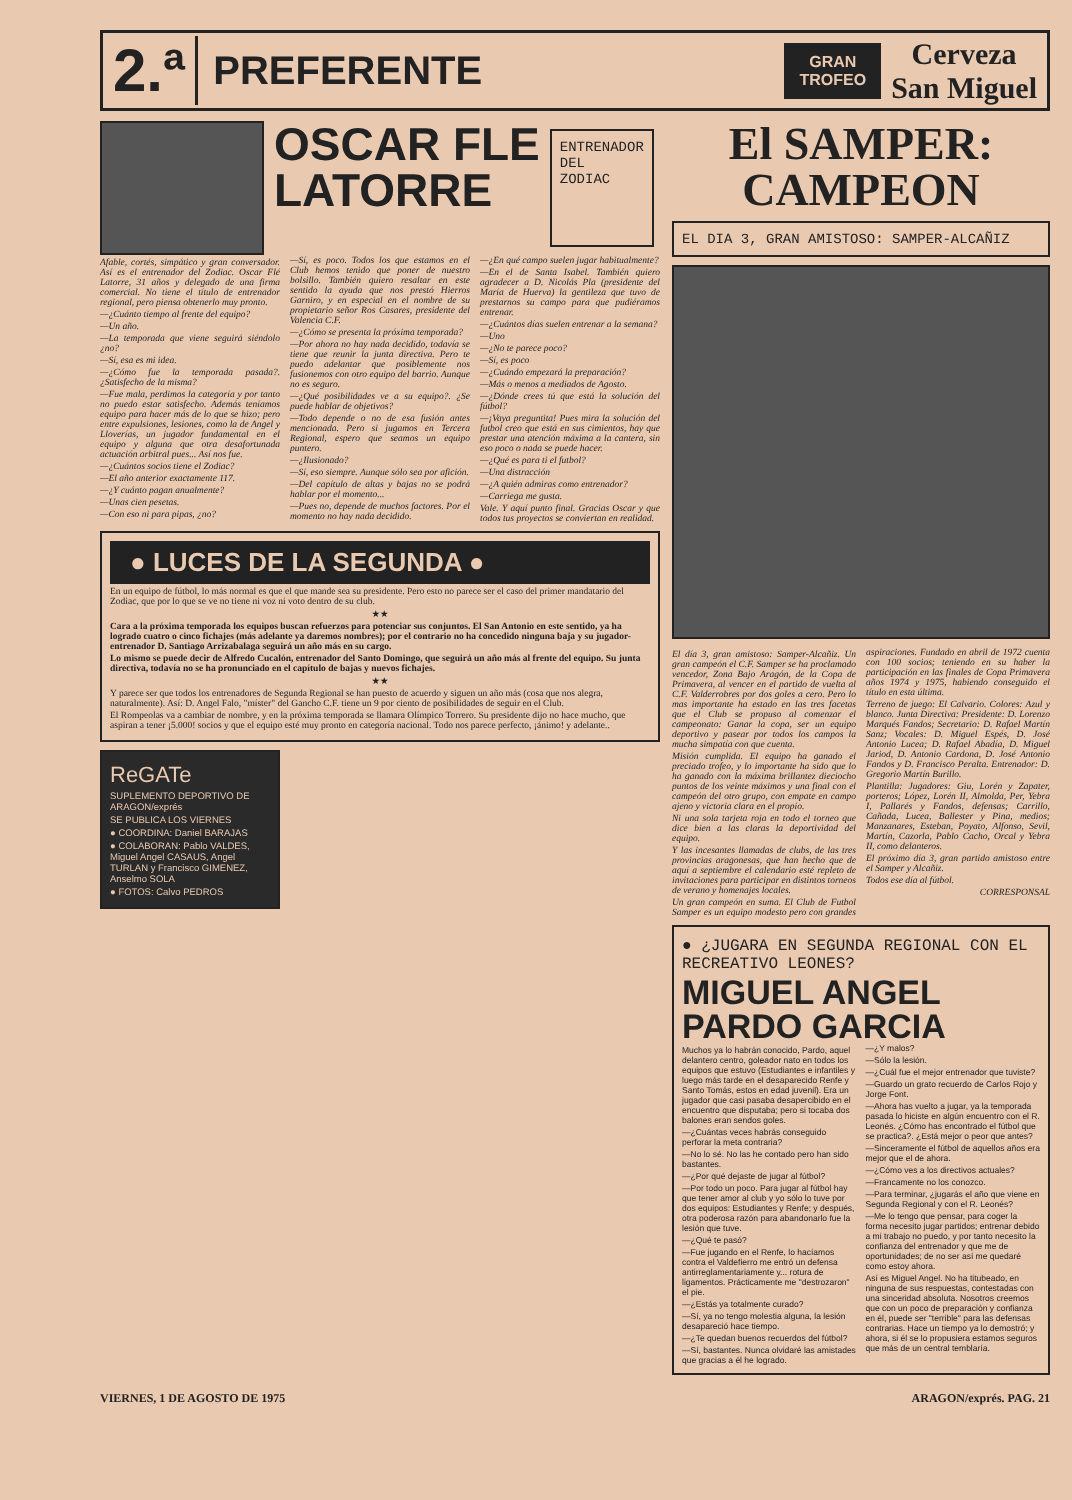2.ª
PREFERENTE
GRAN
TROFEO
Cerveza
San Miguel
OSCAR FLE
LATORRE
ENTRENADOR
DEL
ZODIAC
Afable, cortés, simpático y gran conversador. Así es el entrenador del Zodiac. Oscar Flé Latorre, 31 años y delegado de una firma comercial. No tiene el título de entrenador regional, pero piensa obtenerlo muy pronto.
—¿Cuánto tiempo al frente del equipo?
—Un año.
—La temporada que viene seguirá siéndolo ¿no?
—Sí, esa es mi idea.
—¿Cómo fue la temporada pasada?. ¿Satisfecho de la misma?
—Fue mala, perdimos la categoría y por tanto no puedo estar satisfecho. Además teníamos equipo para hacer más de lo que se hizo; pero entre expulsiones, lesiones, como la de Angel y Lloverías, un jugador fundamental en el equipo y alguna que otra desafortunada actuación arbitral pues... Así nos fue.
—¿Cuántos socios tiene el Zodiac?
—El año anterior exactamente 117.
—¿Y cuánto pagan anualmente?
—Unas cien pesetas.
—Con eso ni para pipas, ¿no?
—Sí, es poco. Todos los que estamos en el Club hemos tenido que poner de nuestro bolsillo. También quiero resaltar en este sentido la ayuda que nos prestó Hierros Garniro, y en especial en el nombre de su propietario señor Ros Casares, presidente del Valencia C.F.
—¿Cómo se presenta la próxima temporada?
—Por ahora no hay nada decidido, todavía se tiene que reunir la junta directiva. Pero te puedo adelantar que posiblemente nos fusionemos con otro equipo del barrio. Aunque no es seguro.
—¿Qué posibilidades ve a su equipo?. ¿Se puede hablar de objetivos?
—Todo depende o no de esa fusión antes mencionada. Pero si jugamos en Tercera Regional, espero que seamos un equipo puntero.
—¿Ilusionado?
—Sí, eso siempre. Aunque sólo sea por afición.
—Del capítulo de altas y bajas no se podrá hablar por el momento...
—Pues no, depende de muchos factores. Por el momento no hay nada decidido.
—¿En qué campo suelen jugar habitualmente?
—En el de Santa Isabel. También quiero agradecer a D. Nicolás Pla (presidente del María de Huerva) la gentileza que tuvo de prestarnos su campo para que pudiéramos entrenar.
—¿Cuántos días suelen entrenar a la semana?
—Uno
—¿No te parece poco?
—Sí, es poco
—¿Cuándo empezará la preparación?
—Más o menos a mediados de Agosto.
—¿Dónde crees tú que está la solución del fútbol?
—¡Vaya preguntita! Pues mira la solución del futbol creo que está en sus cimientos, hay que prestar una atención máxima a la cantera, sin eso poco o nada se puede hacer.
—¿Qué es para ti el futbol?
—Una distracción
—¿A quién admiras como entrenador?
—Carriega me gusta.
Vale. Y aquí punto final. Gracias Oscar y que todos tus proyectos se conviertan en realidad.
● LUCES DE LA SEGUNDA ●
En un equipo de fútbol, lo más normal es que el que mande sea su presidente. Pero esto no parece ser el caso del primer mandatario del Zodiac, que por lo que se ve no tiene ni voz ni voto dentro de su club.
★★
Cara a la próxima temporada los equipos buscan refuerzos para potenciar sus conjuntos. El San Antonio en este sentido, ya ha logrado cuatro o cinco fichajes (más adelante ya daremos nombres); por el contrario no ha concedido ninguna baja y su jugador-entrenador D. Santiago Arrizabalaga seguirá un año más en su cargo.
Lo mismo se puede decir de Alfredo Cucalón, entrenador del Santo Domingo, que seguirá un año más al frente del equipo. Su junta directiva, todavía no se ha pronunciado en el capítulo de bajas y nuevos fichajes.
★★
Y parece ser que todos los entrenadores de Segunda Regional se han puesto de acuerdo y siguen un año más (cosa que nos alegra, naturalmente). Así: D. Angel Falo, "míster" del Gancho C.F. tiene un 9 por ciento de posibilidades de seguir en el Club.
El Rompeolas va a cambiar de nombre, y en la próxima temporada se llamara Olímpico Torrero. Su presidente dijo no hace mucho, que aspiran a tener ¡5.000! socios y que el equipo esté muy pronto en categoría nacional. Todo nos parece perfecto, ¡ánimo! y adelante..
ReGATe
SUPLEMENTO DEPORTIVO DE ARAGON/exprés
SE PUBLICA LOS VIERNES
● COORDINA: Daniel BARAJAS
● COLABORAN: Pablo VALDES, Miguel Angel CASAUS, Angel TURLAN y Francisco GIMENEZ, Anselmo SOLA
● FOTOS: Calvo PEDROS
El SAMPER:
CAMPEON
EL DIA 3, GRAN AMISTOSO: SAMPER-ALCAÑIZ
El día 3, gran amistoso: Samper-Alcañiz. Un gran campeón el C.F. Samper se ha proclamado vencedor, Zona Bajo Aragón, de la Copa de Primavera, al vencer en el partido de vuelta al C.F. Valderrobres por dos goles a cero. Pero lo mas importante ha estado en las tres facetas que el Club se propuso al comenzar el campeonato: Ganar la copa, ser un equipo deportivo y pasear por todos los campos la mucha simpatía con que cuenta.
Misión cumplida. El equipo ha ganado el preciado trofeo, y lo importante ha sido que lo ha ganado con la máxima brillantez dieciocho puntos de los veinte máximos y una final con el campeón del otro grupo, con empate en campo ajeno y victoria clara en el propio.
Ni una sola tarjeta roja en todo el torneo que dice bien a las claras la deportividad del equipo.
Y las incesantes llamadas de clubs, de las tres provincias aragonesas, que han hecho que de aquí a septiembre el calendario esté repleto de invitaciones para participar en distintos torneos de verano y homenajes locales.
Un gran campeón en suma. El Club de Futbol Samper es un equipo modesto pero con grandes aspiraciones. Fundado en abril de 1972 cuenta con 100 socios; teniendo en su haber la participación en las finales de Copa Primavera años 1974 y 1975, habiendo conseguido el título en esta última.
Terreno de juego: El Calvario. Colores: Azul y blanco. Junta Directiva: Presidente: D. Lorenzo Marqués Fandos; Secretario: D. Rafael Martín Sanz; Vocales: D. Miguel Espés, D. José Antonio Lucea; D. Rafael Abadía, D. Miguel Jariod, D. Antonio Cardona, D. José Antonio Fandos y D. Francisco Peralta. Entrenador: D. Gregorio Martín Burillo.
Plantilla: Jugadores: Giu, Lorén y Zapater, porteros; López, Lorén II, Almolda, Per, Yebra I, Pallarés y Fandos, defensas; Carrillo, Cañada, Lucea, Ballester y Pina, medios; Manzanares, Esteban, Poyato, Alfonso, Sevil, Martín, Cazorla, Pablo Cacho, Orcal y Yebra II, como delanteros.
El próximo día 3, gran partido amistoso entre el Samper y Alcañiz.
Todos ese día al fútbol.
CORRESPONSAL
● ¿JUGARA EN SEGUNDA REGIONAL CON EL RECREATIVO LEONES?
MIGUEL ANGEL PARDO GARCIA
Muchos ya lo habrán conocido, Pardo, aquel delantero centro, goleador nato en todos los equipos que estuvo (Estudiantes e infantiles y luego más tarde en el desaparecido Renfe y Santo Tomás, estos en edad juvenil). Era un jugador que casi pasaba desapercibido en el encuentro que disputaba; pero si tocaba dos balones eran sendos goles.
—¿Cuántas veces habrás conseguido perforar la meta contraria?
—No lo sé. No las he contado pero han sido bastantes.
—¿Por qué dejaste de jugar al fútbol?
—Por todo un poco. Para jugar al fútbol hay que tener amor al club y yo sólo lo tuve por dos equipos: Estudiantes y Renfe; y después, otra poderosa razón para abandonarlo fue la lesión que tuve.
—¿Qué te pasó?
—Fue jugando en el Renfe, lo hacíamos contra el Valdefierro me entró un defensa antirreglamentariamente y... rotura de ligamentos. Prácticamente me "destrozaron" el pie.
—¿Estás ya totalmente curado?
—Sí, ya no tengo molestia alguna, la lesión desapareció hace tiempo.
—¿Te quedan buenos recuerdos del fútbol?
—Sí, bastantes. Nunca olvidaré las amistades que gracias a él he logrado.
—¿Y malos?
—Sólo la lesión.
—¿Cuál fue el mejor entrenador que tuviste?
—Guardo un grato recuerdo de Carlos Rojo y Jorge Font.
—Ahora has vuelto a jugar, ya la temporada pasada lo hiciste en algún encuentro con el R. Leonés. ¿Cómo has encontrado el fútbol que se practica?. ¿Está mejor o peor que antes?
—Sinceramente el fútbol de aquellos años era mejor que el de ahora.
—¿Cómo ves a los directivos actuales?
—Francamente no los conozco.
—Para terminar, ¿jugarás el año que viene en Segunda Regional y con el R. Leonés?
—Me lo tengo que pensar, para coger la forma necesito jugar partidos; entrenar debido a mi trabajo no puedo, y por tanto necesito la confianza del entrenador y que me de oportunidades; de no ser así me quedaré como estoy ahora.
Así es Miguel Angel. No ha titubeado, en ninguna de sus respuestas, contestadas con una sinceridad absoluta. Nosotros creemos que con un poco de preparación y confianza en él, puede ser "terrible" para las defensas contrarias. Hace un tiempo ya lo demostró; y ahora, si él se lo propusiera estamos seguros que más de un central temblaría.
VIERNES, 1 DE AGOSTO DE 1975 ARAGON/exprés. PAG. 21